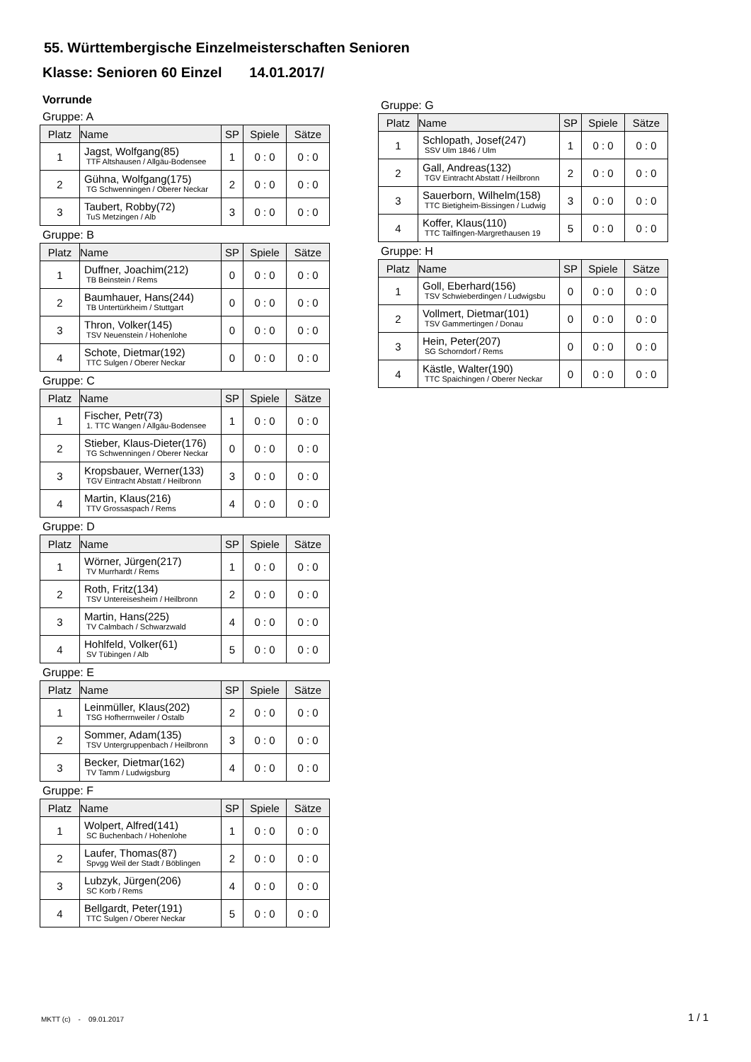55. Württembergische Einzelmeisterschaften Senioren
Klasse: Senioren 60 Einzel 14.01.2017/
Vorrunde
Gruppe: A
| Platz | Name | SP | Spiele | Sätze |
| --- | --- | --- | --- | --- |
| 1 | Jagst, Wolfgang(85) TTF Altshausen / Allgäu-Bodensee | 1 | 0 : 0 | 0 : 0 |
| 2 | Gühna, Wolfgang(175) TG Schwenningen / Oberer Neckar | 2 | 0 : 0 | 0 : 0 |
| 3 | Taubert, Robby(72) TuS Metzingen / Alb | 3 | 0 : 0 | 0 : 0 |
Gruppe: B
| Platz | Name | SP | Spiele | Sätze |
| --- | --- | --- | --- | --- |
| 1 | Duffner, Joachim(212) TB Beinstein / Rems | 0 | 0 : 0 | 0 : 0 |
| 2 | Baumhauer, Hans(244) TB Untertürkheim / Stuttgart | 0 | 0 : 0 | 0 : 0 |
| 3 | Thron, Volker(145) TSV Neuenstein / Hohenlohe | 0 | 0 : 0 | 0 : 0 |
| 4 | Schote, Dietmar(192) TTC Sulgen / Oberer Neckar | 0 | 0 : 0 | 0 : 0 |
Gruppe: C
| Platz | Name | SP | Spiele | Sätze |
| --- | --- | --- | --- | --- |
| 1 | Fischer, Petr(73) 1. TTC Wangen / Allgäu-Bodensee | 1 | 0 : 0 | 0 : 0 |
| 2 | Stieber, Klaus-Dieter(176) TG Schwenningen / Oberer Neckar | 0 | 0 : 0 | 0 : 0 |
| 3 | Kropsbauer, Werner(133) TGV Eintracht Abstatt / Heilbronn | 3 | 0 : 0 | 0 : 0 |
| 4 | Martin, Klaus(216) TTV Grossaspach / Rems | 4 | 0 : 0 | 0 : 0 |
Gruppe: D
| Platz | Name | SP | Spiele | Sätze |
| --- | --- | --- | --- | --- |
| 1 | Wörner, Jürgen(217) TV Murrhardt / Rems | 1 | 0 : 0 | 0 : 0 |
| 2 | Roth, Fritz(134) TSV Untereisesheim / Heilbronn | 2 | 0 : 0 | 0 : 0 |
| 3 | Martin, Hans(225) TV Calmbach / Schwarzwald | 4 | 0 : 0 | 0 : 0 |
| 4 | Hohlfeld, Volker(61) SV Tübingen / Alb | 5 | 0 : 0 | 0 : 0 |
Gruppe: E
| Platz | Name | SP | Spiele | Sätze |
| --- | --- | --- | --- | --- |
| 1 | Leinmüller, Klaus(202) TSG Hofherrnweiler / Ostalb | 2 | 0 : 0 | 0 : 0 |
| 2 | Sommer, Adam(135) TSV Untergruppenbach / Heilbronn | 3 | 0 : 0 | 0 : 0 |
| 3 | Becker, Dietmar(162) TV Tamm / Ludwigsburg | 4 | 0 : 0 | 0 : 0 |
Gruppe: F
| Platz | Name | SP | Spiele | Sätze |
| --- | --- | --- | --- | --- |
| 1 | Wolpert, Alfred(141) SC Buchenbach / Hohenlohe | 1 | 0 : 0 | 0 : 0 |
| 2 | Laufer, Thomas(87) Spvgg Weil der Stadt / Böblingen | 2 | 0 : 0 | 0 : 0 |
| 3 | Lubzyk, Jürgen(206) SC Korb / Rems | 4 | 0 : 0 | 0 : 0 |
| 4 | Bellgardt, Peter(191) TTC Sulgen / Oberer Neckar | 5 | 0 : 0 | 0 : 0 |
Gruppe: G
| Platz | Name | SP | Spiele | Sätze |
| --- | --- | --- | --- | --- |
| 1 | Schlopath, Josef(247) SSV Ulm 1846 / Ulm | 1 | 0 : 0 | 0 : 0 |
| 2 | Gall, Andreas(132) TGV Eintracht Abstatt / Heilbronn | 2 | 0 : 0 | 0 : 0 |
| 3 | Sauerborn, Wilhelm(158) TTC Bietigheim-Bissingen / Ludwig | 3 | 0 : 0 | 0 : 0 |
| 4 | Koffer, Klaus(110) TTC Tailfingen-Margrethausen 19 | 5 | 0 : 0 | 0 : 0 |
Gruppe: H
| Platz | Name | SP | Spiele | Sätze |
| --- | --- | --- | --- | --- |
| 1 | Goll, Eberhard(156) TSV Schwieberdingen / Ludwigsbu | 0 | 0 : 0 | 0 : 0 |
| 2 | Vollmert, Dietmar(101) TSV Gammertingen / Donau | 0 | 0 : 0 | 0 : 0 |
| 3 | Hein, Peter(207) SG Schorndorf / Rems | 0 | 0 : 0 | 0 : 0 |
| 4 | Kästle, Walter(190) TTC Spaichingen / Oberer Neckar | 0 | 0 : 0 | 0 : 0 |
MKTT (c) - 09.01.2017 1 / 1